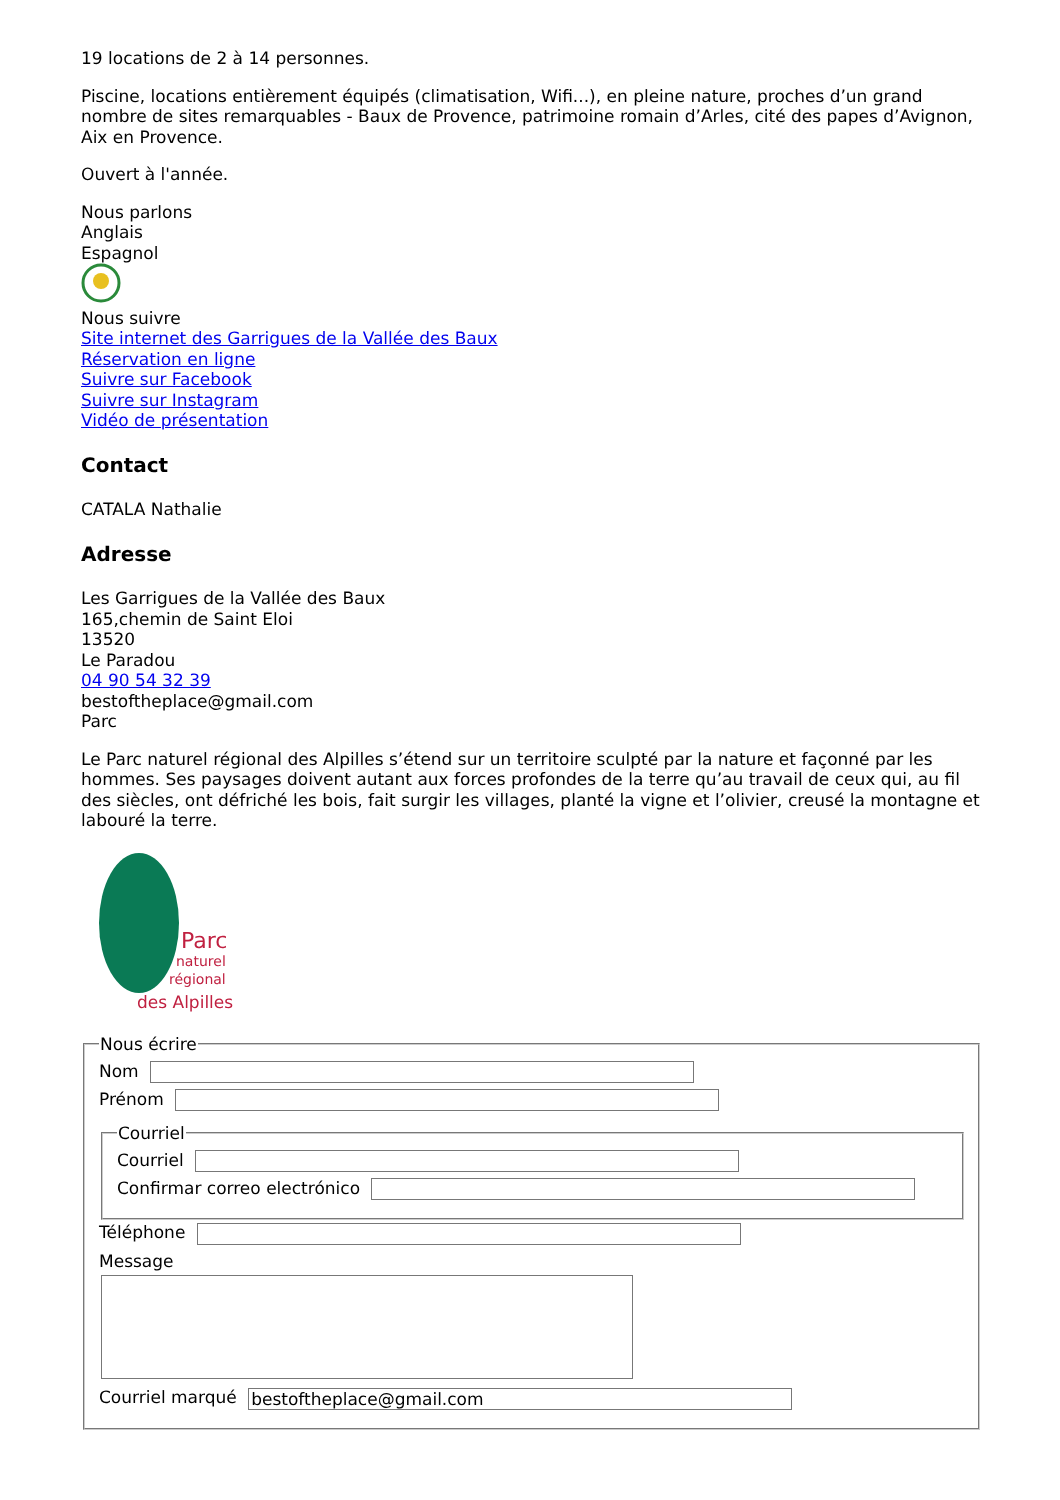19 locations de 2 à 14 personnes.
Piscine, locations entièrement équipés (climatisation, Wifi...), en pleine nature, proches d’un grand nombre de sites remarquables - Baux de Provence, patrimoine romain d’Arles, cité des papes d’Avignon, Aix en Provence.
Ouvert à l'année.
Nous parlons
Anglais
Espagnol
Nous suivre
Site internet des Garrigues de la Vallée des Baux
Réservation en ligne
Suivre sur Facebook
Suivre sur Instagram
Vidéo de présentation
Contact
CATALA Nathalie
Adresse
Les Garrigues de la Vallée des Baux
165,chemin de Saint Eloi
13520
Le Paradou
04 90 54 32 39
bestoftheplace@gmail.com
Parc
Le Parc naturel régional des Alpilles s’étend sur un territoire sculpté par la nature et façonné par les hommes. Ses paysages doivent autant aux forces profondes de la terre qu’au travail de ceux qui, au fil des siècles, ont défriché les bois, fait surgir les villages, planté la vigne et l’olivier, creusé la montagne et labouré la terre.
Parc
naturel
régional
des Alpilles
Nous écrire
Nom
Prénom
Courriel
Courriel
Confirmar correo electrónico
Téléphone
Message
Courriel marqué bestoftheplace@gmail.com